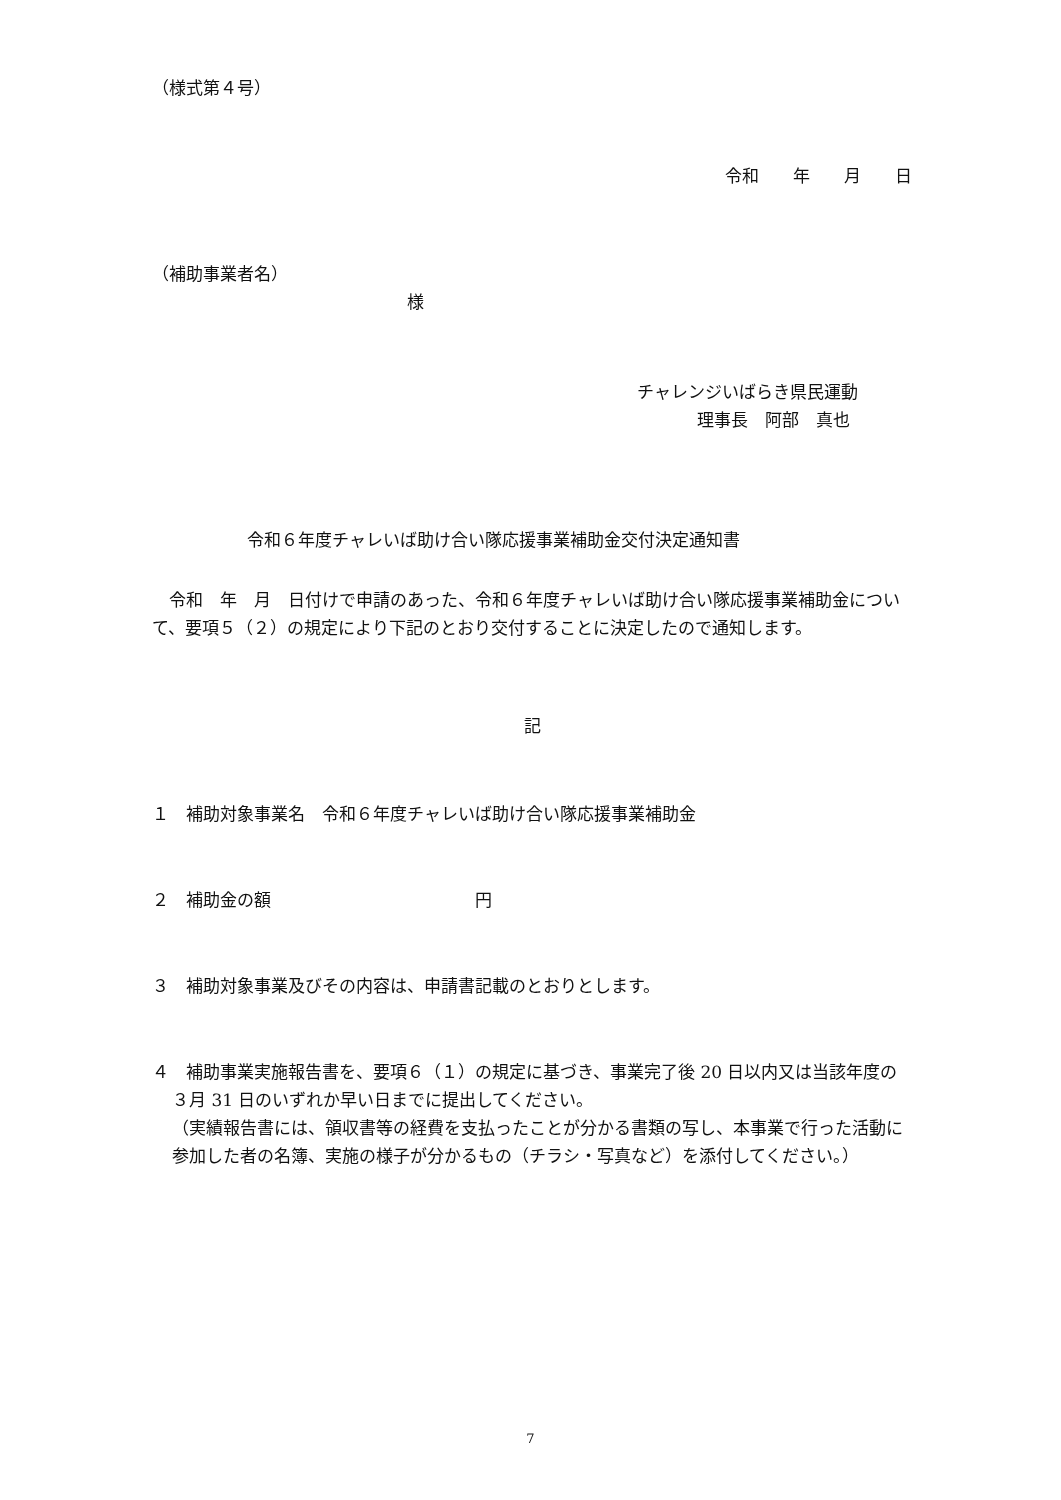（様式第４号）
令和　　年　　月　　日
（補助事業者名）
様
チャレンジいばらき県民運動
理事長　阿部　真也
令和６年度チャレいば助け合い隊応援事業補助金交付決定通知書
　令和　年　月　日付けで申請のあった、令和６年度チャレいば助け合い隊応援事業補助金について、要項５（２）の規定により下記のとおり交付することに決定したので通知します。
記
１　補助対象事業名　令和６年度チャレいば助け合い隊応援事業補助金
２　補助金の額　　　　　　　　　　　　円
３　補助対象事業及びその内容は、申請書記載のとおりとします。
４　補助事業実施報告書を、要項６（１）の規定に基づき、事業完了後 20 日以内又は当該年度の３月 31 日のいずれか早い日までに提出してください。
（実績報告書には、領収書等の経費を支払ったことが分かる書類の写し、本事業で行った活動に参加した者の名簿、実施の様子が分かるもの（チラシ・写真など）を添付してください。）
7